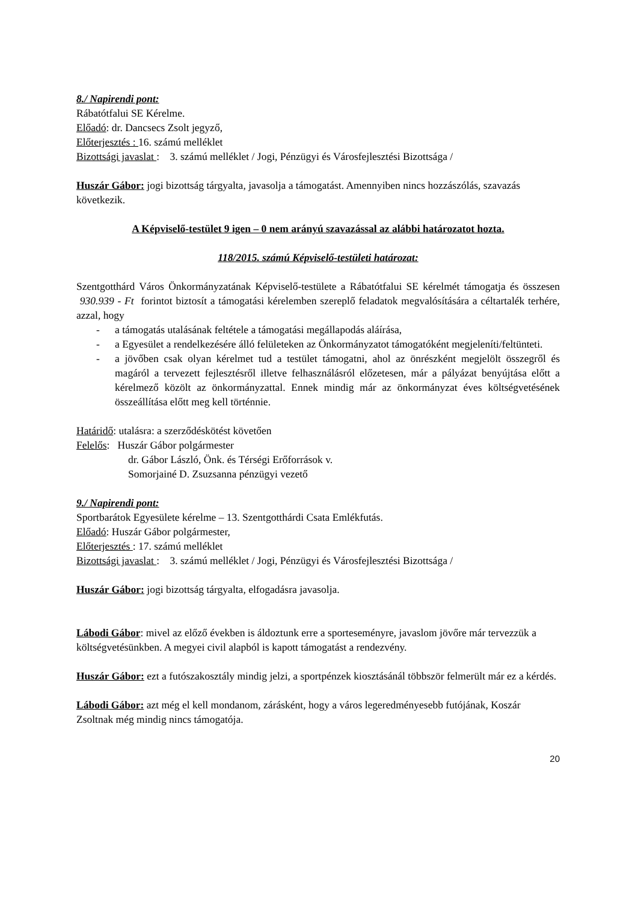8./ Napirendi pont:
Rábatótfalui SE Kérelme.
Előadó: dr. Dancsecs Zsolt jegyző,
Előterjesztés : 16. számú melléklet
Bizottsági javaslat : 3. számú melléklet / Jogi, Pénzügyi és Városfejlesztési Bizottsága /
Huszár Gábor: jogi bizottság tárgyalta, javasolja a támogatást. Amennyiben nincs hozzászólás, szavazás következik.
A Képviselő-testület 9 igen – 0 nem arányú szavazással az alábbi határozatot hozta.
118/2015. számú Képviselő-testületi határozat:
Szentgotthárd Város Önkormányzatának Képviselő-testülete a Rábatótfalui SE kérelmét támogatja és összesen 930.939 - Ft forintot biztosít a támogatási kérelemben szereplő feladatok megvalósítására a céltartalék terhére, azzal, hogy
- a támogatás utalásának feltétele a támogatási megállapodás aláírása,
- a Egyesület a rendelkezésére álló felületeken az Önkormányzatot támogatóként megjeleníti/feltünteti.
- a jövőben csak olyan kérelmet tud a testület támogatni, ahol az önrészként megjelölt összegről és magáról a tervezett fejlesztésről illetve felhasználásról előzetesen, már a pályázat benyújtása előtt a kérelmező közölt az önkormányzattal. Ennek mindig már az önkormányzat éves költségvetésének összeállítása előtt meg kell történnie.
Határidő: utalásra: a szerződéskötést követően
Felelős: Huszár Gábor polgármester
dr. Gábor László, Önk. és Térségi Erőforrások v.
Somorjainé D. Zsuzsanna pénzügyi vezető
9./ Napirendi pont:
Sportbarátok Egyesülete kérelme – 13. Szentgotthárdi Csata Emlékfutás.
Előadó: Huszár Gábor polgármester,
Előterjesztés : 17. számú melléklet
Bizottsági javaslat : 3. számú melléklet / Jogi, Pénzügyi és Városfejlesztési Bizottsága /
Huszár Gábor: jogi bizottság tárgyalta, elfogadásra javasolja.
Lábodi Gábor: mivel az előző években is áldoztunk erre a sporteseményre, javaslom jövőre már tervezzük a költségvetésünkben. A megyei civil alapból is kapott támogatást a rendezvény.
Huszár Gábor: ezt a futószakosztály mindig jelzi, a sportpénzek kiosztásánál többször felmerült már ez a kérdés.
Lábodi Gábor: azt még el kell mondanom, zárásként, hogy a város legeredményesebb futójának, Koszár Zsoltnak még mindig nincs támogatója.
20